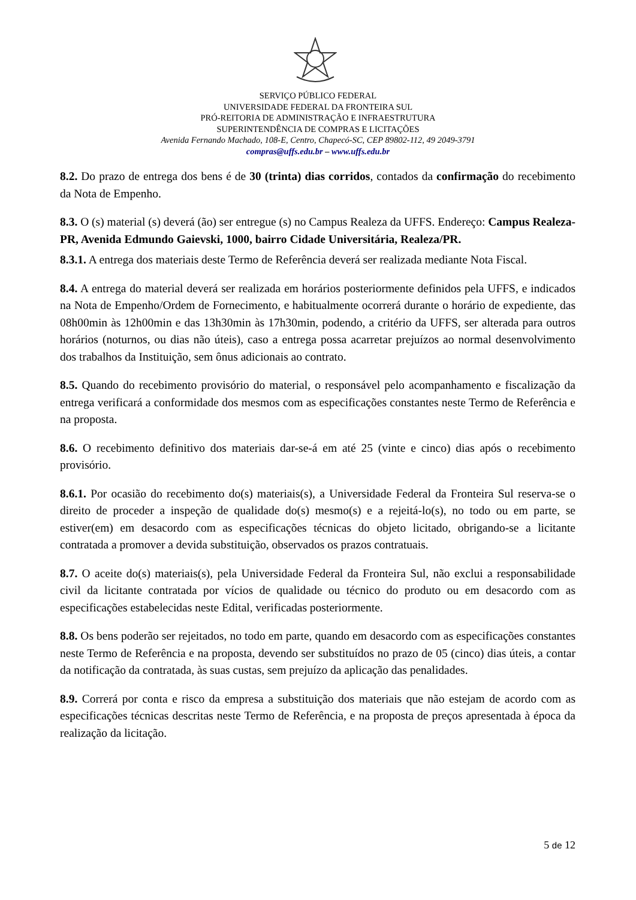SERVIÇO PÚBLICO FEDERAL
UNIVERSIDADE FEDERAL DA FRONTEIRA SUL
PRÓ-REITORIA DE ADMINISTRAÇÃO E INFRAESTRUTURA
SUPERINTENDÊNCIA DE COMPRAS E LICITAÇÕES
Avenida Fernando Machado, 108-E, Centro, Chapecó-SC, CEP 89802-112, 49 2049-3791
compras@uffs.edu.br – www.uffs.edu.br
8.2. Do prazo de entrega dos bens é de 30 (trinta) dias corridos, contados da confirmação do recebimento da Nota de Empenho.
8.3. O (s) material (s) deverá (ão) ser entregue (s) no Campus Realeza da UFFS. Endereço: Campus Realeza-PR, Avenida Edmundo Gaievski, 1000, bairro Cidade Universitária, Realeza/PR.
8.3.1. A entrega dos materiais deste Termo de Referência deverá ser realizada mediante Nota Fiscal.
8.4. A entrega do material deverá ser realizada em horários posteriormente definidos pela UFFS, e indicados na Nota de Empenho/Ordem de Fornecimento, e habitualmente ocorrerá durante o horário de expediente, das 08h00min às 12h00min e das 13h30min às 17h30min, podendo, a critério da UFFS, ser alterada para outros horários (noturnos, ou dias não úteis), caso a entrega possa acarretar prejuízos ao normal desenvolvimento dos trabalhos da Instituição, sem ônus adicionais ao contrato.
8.5. Quando do recebimento provisório do material, o responsável pelo acompanhamento e fiscalização da entrega verificará a conformidade dos mesmos com as especificações constantes neste Termo de Referência e na proposta.
8.6. O recebimento definitivo dos materiais dar-se-á em até 25 (vinte e cinco) dias após o recebimento provisório.
8.6.1. Por ocasião do recebimento do(s) materiais(s), a Universidade Federal da Fronteira Sul reserva-se o direito de proceder a inspeção de qualidade do(s) mesmo(s) e a rejeitá-lo(s), no todo ou em parte, se estiver(em) em desacordo com as especificações técnicas do objeto licitado, obrigando-se a licitante contratada a promover a devida substituição, observados os prazos contratuais.
8.7. O aceite do(s) materiais(s), pela Universidade Federal da Fronteira Sul, não exclui a responsabilidade civil da licitante contratada por vícios de qualidade ou técnico do produto ou em desacordo com as especificações estabelecidas neste Edital, verificadas posteriormente.
8.8. Os bens poderão ser rejeitados, no todo em parte, quando em desacordo com as especificações constantes neste Termo de Referência e na proposta, devendo ser substituídos no prazo de 05 (cinco) dias úteis, a contar da notificação da contratada, às suas custas, sem prejuízo da aplicação das penalidades.
8.9. Correrá por conta e risco da empresa a substituição dos materiais que não estejam de acordo com as especificações técnicas descritas neste Termo de Referência, e na proposta de preços apresentada à época da realização da licitação.
5 de 12